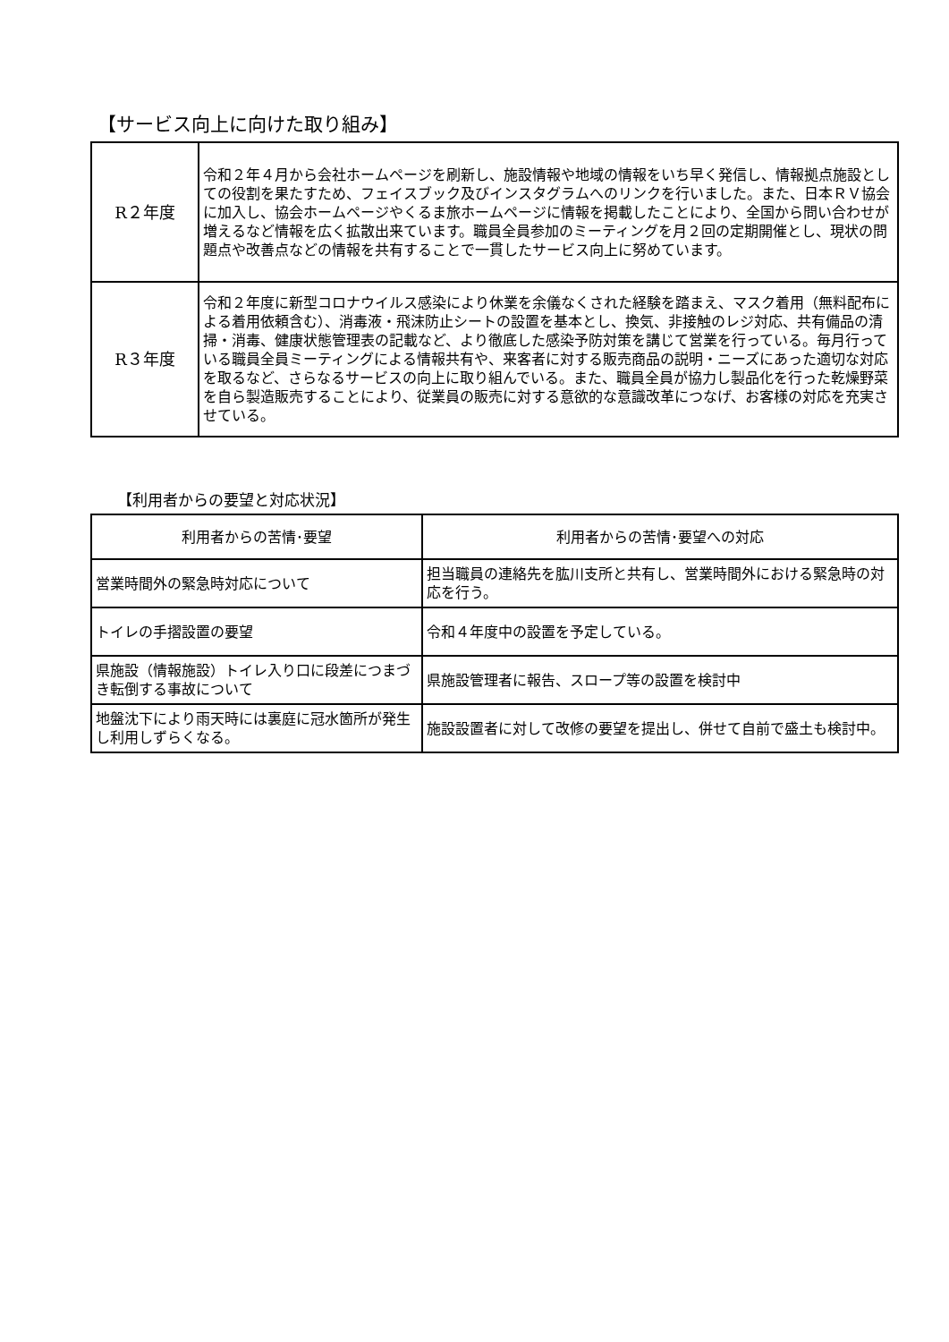【サービス向上に向けた取り組み】
| R２年度 | 令和２年４月から会社ホームページを刷新し、施設情報や地域の情報をいち早く発信し、情報拠点施設としての役割を果たすため、フェイスブック及びインスタグラムへのリンクを行いました。また、日本ＲＶ協会に加入し、協会ホームページやくるま旅ホームページに情報を掲載したことにより、全国から問い合わせが増えるなど情報を広く拡散出来ています。職員全員参加のミーティングを月２回の定期開催とし、現状の問題点や改善点などの情報を共有することで一貫したサービス向上に努めています。 |
| R３年度 | 令和２年度に新型コロナウイルス感染により休業を余儀なくされた経験を踏まえ、マスク着用（無料配布による着用依頼含む）、消毒液・飛沫防止シートの設置を基本とし、換気、非接触のレジ対応、共有備品の清掃・消毒、健康状態管理表の記載など、より徹底した感染予防対策を講じて営業を行っている。毎月行っている職員全員ミーティングによる情報共有や、来客者に対する販売商品の説明・ニーズにあった適切な対応を取るなど、さらなるサービスの向上に取り組んでいる。また、職員全員が協力し製品化を行った乾燥野菜を自ら製造販売することにより、従業員の販売に対する意欲的な意識改革につなげ、お客様の対応を充実させている。 |
【利用者からの要望と対応状況】
| 利用者からの苦情･要望 | 利用者からの苦情･要望への対応 |
| --- | --- |
| 営業時間外の緊急時対応について | 担当職員の連絡先を肱川支所と共有し、営業時間外における緊急時の対応を行う。 |
| トイレの手摺設置の要望 | 令和４年度中の設置を予定している。 |
| 県施設（情報施設）トイレ入り口に段差につまづき転倒する事故について | 県施設管理者に報告、スロープ等の設置を検討中 |
| 地盤沈下により雨天時には裏庭に冠水箇所が発生し利用しずらくなる。 | 施設設置者に対して改修の要望を提出し、併せて自前で盛土も検討中。 |